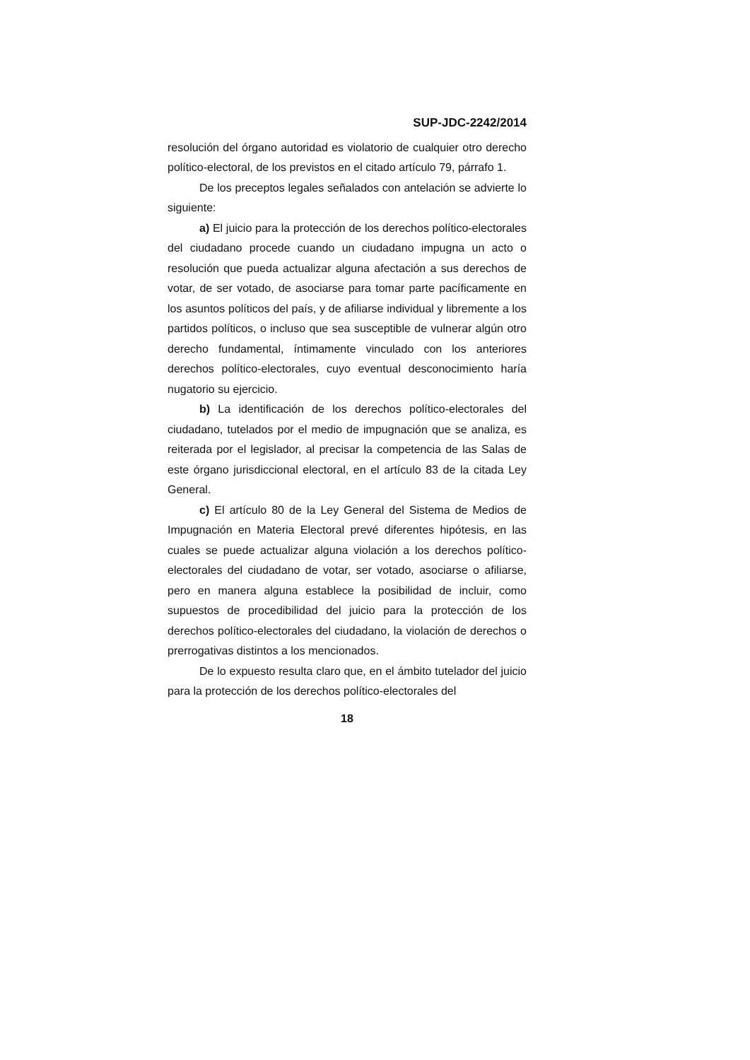SUP-JDC-2242/2014
resolución del órgano autoridad es violatorio de cualquier otro derecho político-electoral, de los previstos en el citado artículo 79, párrafo 1.
De los preceptos legales señalados con antelación se advierte lo siguiente:
a) El juicio para la protección de los derechos político-electorales del ciudadano procede cuando un ciudadano impugna un acto o resolución que pueda actualizar alguna afectación a sus derechos de votar, de ser votado, de asociarse para tomar parte pacíficamente en los asuntos políticos del país, y de afiliarse individual y libremente a los partidos políticos, o incluso que sea susceptible de vulnerar algún otro derecho fundamental, íntimamente vinculado con los anteriores derechos político-electorales, cuyo eventual desconocimiento haría nugatorio su ejercicio.
b) La identificación de los derechos político-electorales del ciudadano, tutelados por el medio de impugnación que se analiza, es reiterada por el legislador, al precisar la competencia de las Salas de este órgano jurisdiccional electoral, en el artículo 83 de la citada Ley General.
c) El artículo 80 de la Ley General del Sistema de Medios de Impugnación en Materia Electoral prevé diferentes hipótesis, en las cuales se puede actualizar alguna violación a los derechos político-electorales del ciudadano de votar, ser votado, asociarse o afiliarse, pero en manera alguna establece la posibilidad de incluir, como supuestos de procedibilidad del juicio para la protección de los derechos político-electorales del ciudadano, la violación de derechos o prerrogativas distintos a los mencionados.
De lo expuesto resulta claro que, en el ámbito tutelador del juicio para la protección de los derechos político-electorales del
18